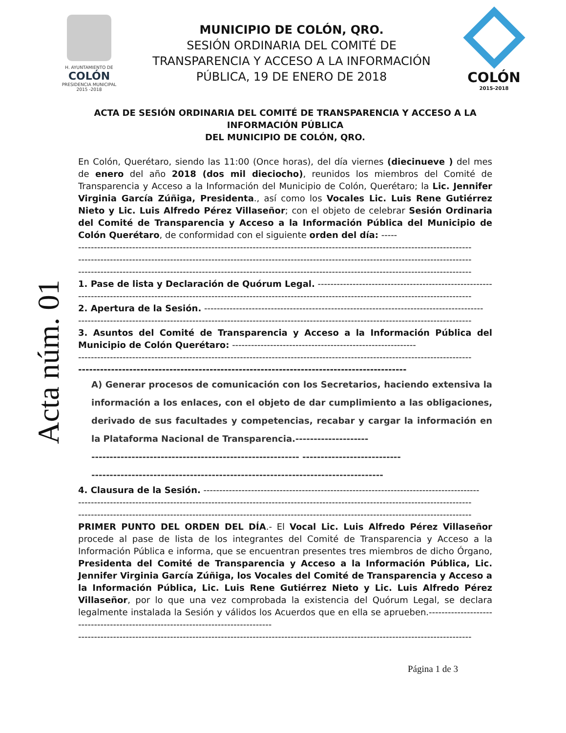H. AYUNTAMIENTO DE
COLÓN
PRESIDENCIA MUNICIPAL
2015 -2018
MUNICIPIO DE COLÓN, QRO.
SESIÓN ORDINARIA DEL COMITÉ DE
TRANSPARENCIA Y ACCESO A LA INFORMACIÓN
PÚBLICA, 19 DE ENERO DE 2018
COLÓN
2015-2018
Acta núm. 01
ACTA DE SESIÓN ORDINARIA DEL COMITÉ DE TRANSPARENCIA Y ACCESO A LA INFORMACIÓN PÚBLICA
DEL MUNICIPIO DE COLÓN, QRO.
En Colón, Querétaro, siendo las 11:00 (Once horas), del día viernes (diecinueve ) del mes de enero del año 2018 (dos mil dieciocho), reunidos los miembros del Comité de Transparencia y Acceso a la Información del Municipio de Colón, Querétaro; la Lic. Jennifer Virginia García Zúñiga, Presidenta., así como los Vocales Lic. Luis Rene Gutiérrez Nieto y Lic. Luis Alfredo Pérez Villaseñor; con el objeto de celebrar Sesión Ordinaria del Comité de Transparencia y Acceso a la Información Pública del Municipio de Colón Querétaro, de conformidad con el siguiente orden del día: -----
----------------------------------------------------------------------------------------------------------------------------
----------------------------------------------------------------------------------------------------------------------------
----------------------------------------------------------------------------------------------------------------------------
1. Pase de lista y Declaración de Quórum Legal. --------------------------------------------------------
----------------------------------------------------------------------------------------------------------------------------
2. Apertura de la Sesión. ----------------------------------------------------------------------------------------
----------------------------------------------------------------------------------------------------------------------------
3. Asuntos del Comité de Transparencia y Acceso a la Información Pública del Municipio de Colón Querétaro: ----------------------------------------------------------
----------------------------------------------------------------------------------------------------------------------------
------------------------------------------------------------------------------------------
A) Generar procesos de comunicación con los Secretarios, haciendo extensiva la información a los enlaces, con el objeto de dar cumplimiento a las obligaciones, derivado de sus facultades y competencias, recabar y cargar la información en la Plataforma Nacional de Transparencia.--------------------
--------------------------------------------------------- ---------------------------
--------------------------------------------------------------------------------
4. Clausura de la Sesión. ---------------------------------------------------------------------------------------
----------------------------------------------------------------------------------------------------------------------------
----------------------------------------------------------------------------------------------------------------------------
PRIMER PUNTO DEL ORDEN DEL DÍA.- El Vocal Lic. Luis Alfredo Pérez Villaseñor procede al pase de lista de los integrantes del Comité de Transparencia y Acceso a la Información Pública e informa, que se encuentran presentes tres miembros de dicho Órgano, Presidenta del Comité de Transparencia y Acceso a la Información Pública, Lic. Jennifer Virginia García Zúñiga, los Vocales del Comité de Transparencia y Acceso a la Información Pública, Lic. Luis Rene Gutiérrez Nieto y Lic. Luis Alfredo Pérez Villaseñor, por lo que una vez comprobada la existencia del Quórum Legal, se declara legalmente instalada la Sesión y válidos los Acuerdos que en ella se aprueben.---------------------------------------------------------------------------------
----------------------------------------------------------------------------------------------------------------------------
Página 1 de 3